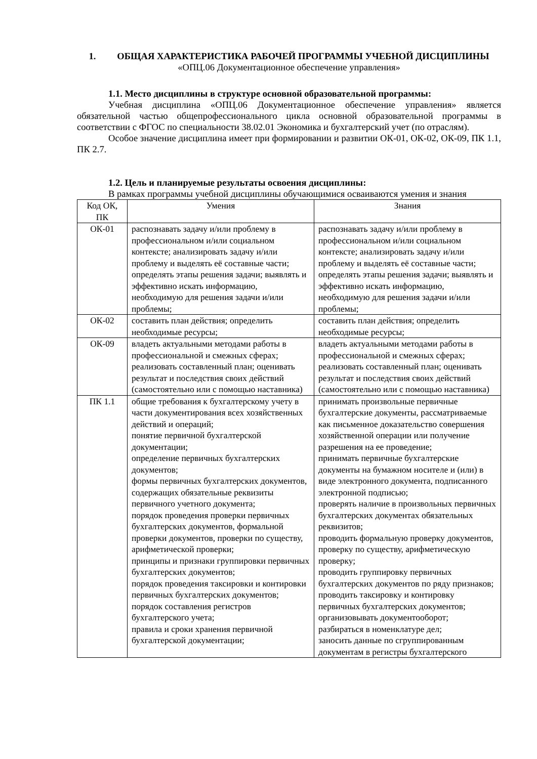1. ОБЩАЯ ХАРАКТЕРИСТИКА РАБОЧЕЙ ПРОГРАММЫ УЧЕБНОЙ ДИСЦИПЛИНЫ
«ОПЦ.06 Документационное обеспечение управления»
1.1. Место дисциплины в структуре основной образовательной программы:
Учебная дисциплина «ОПЦ.06 Документационное обеспечение управления» является обязательной частью общепрофессионального цикла основной образовательной программы в соответствии с ФГОС по специальности 38.02.01 Экономика и бухгалтерский учет (по отраслям).
Особое значение дисциплина имеет при формировании и развитии ОК-01, ОК-02, ОК-09, ПК 1.1, ПК 2.7.
1.2. Цель и планируемые результаты освоения дисциплины:
В рамках программы учебной дисциплины обучающимися осваиваются умения и знания
| Код ОК, ПК | Умения | Знания |
| --- | --- | --- |
| ОК-01 | распознавать задачу и/или проблему в профессиональном и/или социальном контексте; анализировать задачу и/или проблему и выделять её составные части; определять этапы решения задачи; выявлять и эффективно искать информацию, необходимую для решения задачи и/или проблемы; | распознавать задачу и/или проблему в профессиональном и/или социальном контексте; анализировать задачу и/или проблему и выделять её составные части; определять этапы решения задачи; выявлять и эффективно искать информацию, необходимую для решения задачи и/или проблемы; |
| ОК-02 | составить план действия; определить необходимые ресурсы; | составить план действия; определить необходимые ресурсы; |
| ОК-09 | владеть актуальными методами работы в профессиональной и смежных сферах; реализовать составленный план; оценивать результат и последствия своих действий (самостоятельно или с помощью наставника) | владеть актуальными методами работы в профессиональной и смежных сферах; реализовать составленный план; оценивать результат и последствия своих действий (самостоятельно или с помощью наставника) |
| ПК 1.1 | общие требования к бухгалтерскому учету в части документирования всех хозяйственных действий и операций; понятие первичной бухгалтерской документации; определение первичных бухгалтерских документов; формы первичных бухгалтерских документов, содержащих обязательные реквизиты первичного учетного документа; порядок проведения проверки первичных бухгалтерских документов, формальной проверки документов, проверки по существу, арифметической проверки; принципы и признаки группировки первичных бухгалтерских документов; порядок проведения таксировки и контировки первичных бухгалтерских документов; порядок составления регистров бухгалтерского учета; правила и сроки хранения первичной бухгалтерской документации; | принимать произвольные первичные бухгалтерские документы, рассматриваемые как письменное доказательство совершения хозяйственной операции или получение разрешения на ее проведение; принимать первичные бухгалтерские документы на бумажном носителе и (или) в виде электронного документа, подписанного электронной подписью; проверять наличие в произвольных первичных бухгалтерских документах обязательных реквизитов; проводить формальную проверку документов, проверку по существу, арифметическую проверку; проводить группировку первичных бухгалтерских документов по ряду признаков; проводить таксировку и контировку первичных бухгалтерских документов; организовывать документооборот; разбираться в номенклатуре дел; заносить данные по сгруппированным документам в регистры бухгалтерского |